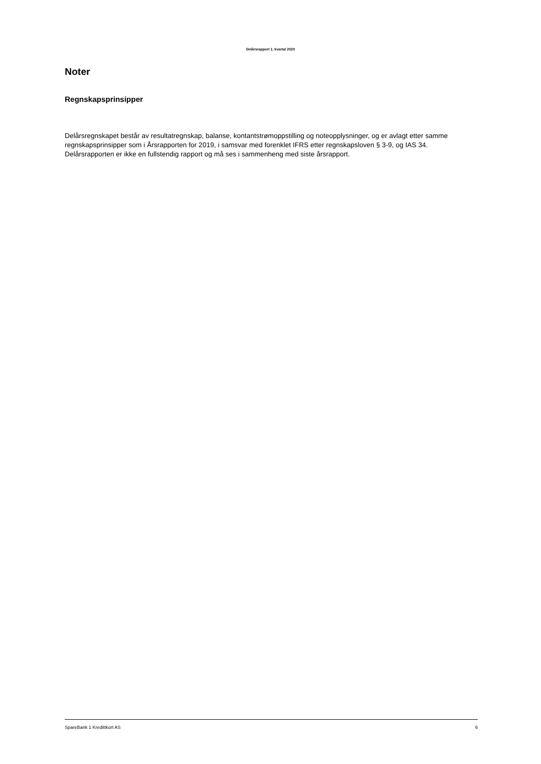Delårsrapport 1. kvartal 2020
Noter
Regnskapsprinsipper
Delårsregnskapet består av resultatregnskap, balanse, kontantstrømoppstilling og noteopplysninger, og er avlagt etter samme regnskapsprinsipper som i Årsrapporten for 2019, i samsvar med forenklet IFRS etter regnskapsloven § 3-9, og IAS 34. Delårsrapporten er ikke en fullstendig rapport og må ses i sammenheng med siste årsrapport.
SpareBank 1 Kredittkort AS 6